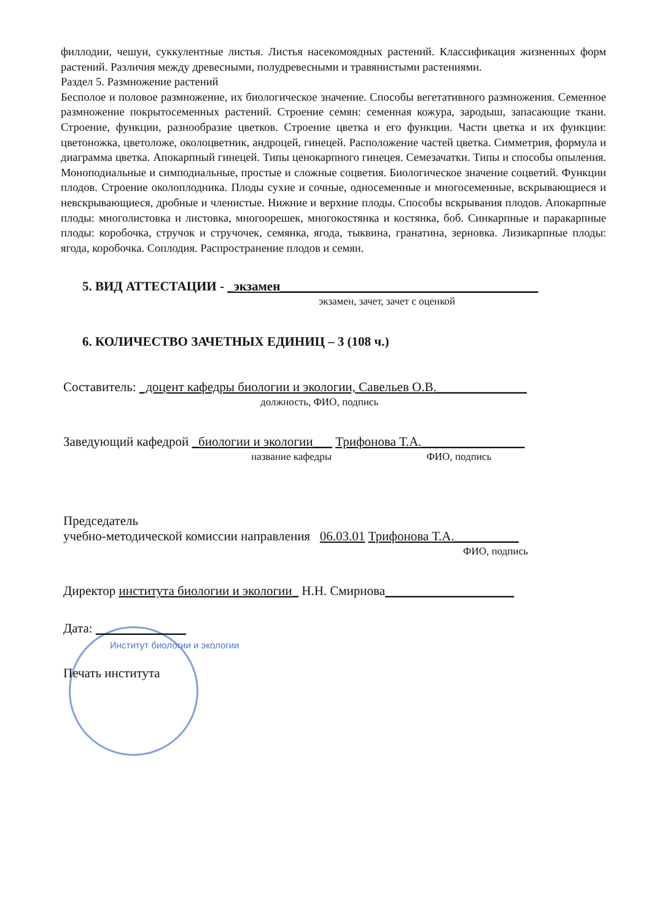филлодии, чешуи, суккулентные листья. Листья насекомоядных растений. Классификация жизненных форм растений. Различия между древесными, полудревесными и травянистыми растениями.
Раздел 5. Размножение растений
Бесполое и половое размножение, их биологическое значение. Способы вегетативного размножения. Семенное размножение покрытосеменных растений. Строение семян: семенная кожура, зародыш, запасающие ткани. Строение, функции, разнообразие цветков. Строение цветка и его функции. Части цветка и их функции: цветоножка, цветоложе, околоцветник, андроцей, гинецей. Расположение частей цветка. Симметрия, формула и диаграмма цветка. Апокарпный гинецей. Типы ценокарпного гинецея. Семезачатки. Типы и способы опыления. Моноподиальные и симподиальные, простые и сложные соцветия. Биологическое значение соцветий. Функции плодов. Строение околоплодника. Плоды сухие и сочные, односеменные и многосеменные, вскрывающиеся и невскрывающиеся, дробные и членистые. Нижние и верхние плоды. Способы вскрывания плодов. Апокарпные плоды: многолистовка и листовка, многоорешек, многокостянка и костянка, боб. Синкарпные и паракарпные плоды: коробочка, стручок и стручочек, семянка, ягода, тыквина, гранатина, зерновка. Лизикарпные плоды: ягода, коробочка. Соплодия. Распространение плодов и семян.
5. ВИД АТТЕСТАЦИИ - _экзамен________________________________________
экзамен, зачет, зачет с оценкой
6. КОЛИЧЕСТВО ЗАЧЕТНЫХ ЕДИНИЦ – 3 (108 ч.)
Составитель: _доцент кафедры биологии и экологии, Савельев О.В.______________
должность, ФИО, подпись
Заведующий кафедрой _биологии и экологии___ Трифонова Т.А.________________
название кафедры ФИО, подпись
Председатель
учебно-методической комиссии направления 06.03.01 Трифонова Т.А.__________
ФИО, подпись
Директор института биологии и экологии_ Н.Н. Смирнова____________________
Дата: ______________
Институт биологии и экологии
Печать института